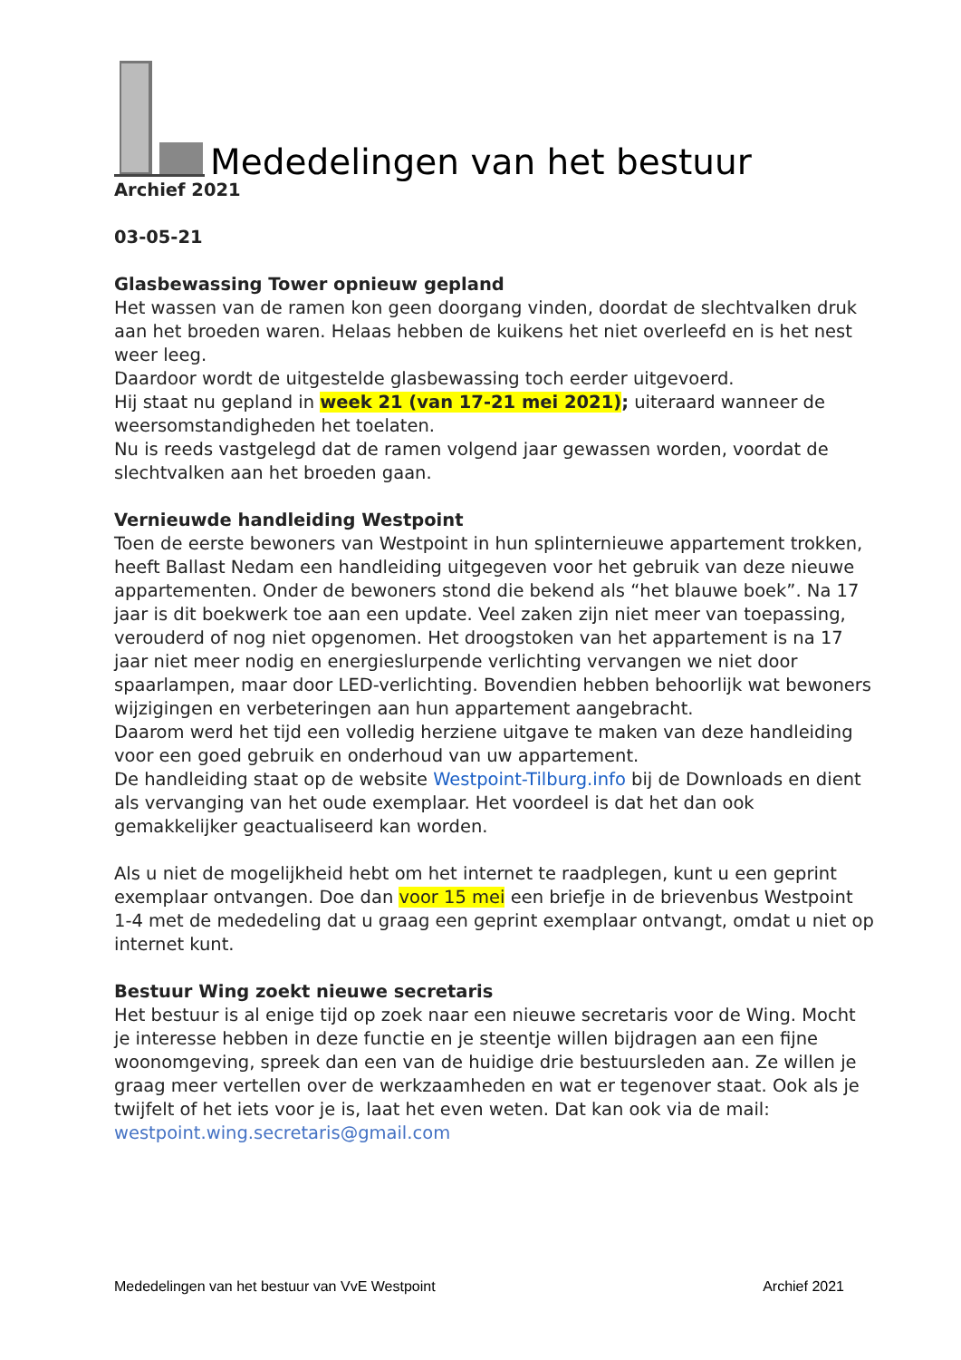Mededelingen van het bestuur
Archief 2021
03-05-21
Glasbewassing Tower opnieuw gepland
Het wassen van de ramen kon geen doorgang vinden, doordat de slechtvalken druk aan het broeden waren. Helaas hebben de kuikens het niet overleefd en is het nest weer leeg.
Daardoor wordt de uitgestelde glasbewassing toch eerder uitgevoerd.
Hij staat nu gepland in week 21 (van 17-21 mei 2021); uiteraard wanneer de weersomstandigheden het toelaten.
Nu is reeds vastgelegd dat de ramen volgend jaar gewassen worden, voordat de slechtvalken aan het broeden gaan.
Vernieuwde handleiding Westpoint
Toen de eerste bewoners van Westpoint in hun splinternieuwe appartement trokken, heeft Ballast Nedam een handleiding uitgegeven voor het gebruik van deze nieuwe appartementen. Onder de bewoners stond die bekend als “het blauwe boek”. Na 17 jaar is dit boekwerk toe aan een update. Veel zaken zijn niet meer van toepassing, verouderd of nog niet opgenomen. Het droogstoken van het appartement is na 17 jaar niet meer nodig en energieslurpende verlichting vervangen we niet door spaarlampen, maar door LED-verlichting. Bovendien hebben behoorlijk wat bewoners wijzigingen en verbeteringen aan hun appartement aangebracht.
Daarom werd het tijd een volledig herziene uitgave te maken van deze handleiding voor een goed gebruik en onderhoud van uw appartement.
De handleiding staat op de website Westpoint-Tilburg.info bij de Downloads en dient als vervanging van het oude exemplaar. Het voordeel is dat het dan ook gemakkelijker geactualiseerd kan worden.
Als u niet de mogelijkheid hebt om het internet te raadplegen, kunt u een geprint exemplaar ontvangen. Doe dan voor 15 mei een briefje in de brievenbus Westpoint 1-4 met de mededeling dat u graag een geprint exemplaar ontvangt, omdat u niet op internet kunt.
Bestuur Wing zoekt nieuwe secretaris
Het bestuur is al enige tijd op zoek naar een nieuwe secretaris voor de Wing. Mocht je interesse hebben in deze functie en je steentje willen bijdragen aan een fijne woonomgeving, spreek dan een van de huidige drie bestuursleden aan. Ze willen je graag meer vertellen over de werkzaamheden en wat er tegenover staat. Ook als je twijfelt of het iets voor je is, laat het even weten. Dat kan ook via de mail: westpoint.wing.secretaris@gmail.com
Mededelingen van het bestuur van VvE Westpoint Archief 2021